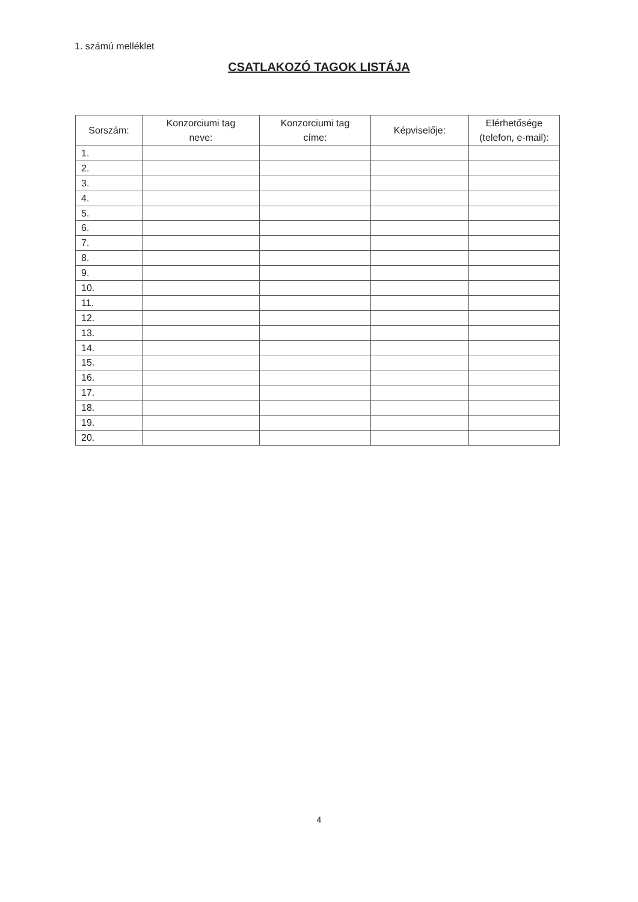1. számú melléklet
CSATLAKOZÓ TAGOK LISTÁJA
| Sorszám: | Konzorciumi tag neve: | Konzorciumi tag címe: | Képviselője: | Elérhetősége (telefon, e-mail): |
| --- | --- | --- | --- | --- |
| 1. | | | | |
| 2. | | | | |
| 3. | | | | |
| 4. | | | | |
| 5. | | | | |
| 6. | | | | |
| 7. | | | | |
| 8. | | | | |
| 9. | | | | |
| 10. | | | | |
| 11. | | | | |
| 12. | | | | |
| 13. | | | | |
| 14. | | | | |
| 15. | | | | |
| 16. | | | | |
| 17. | | | | |
| 18. | | | | |
| 19. | | | | |
| 20. | | | | |
4